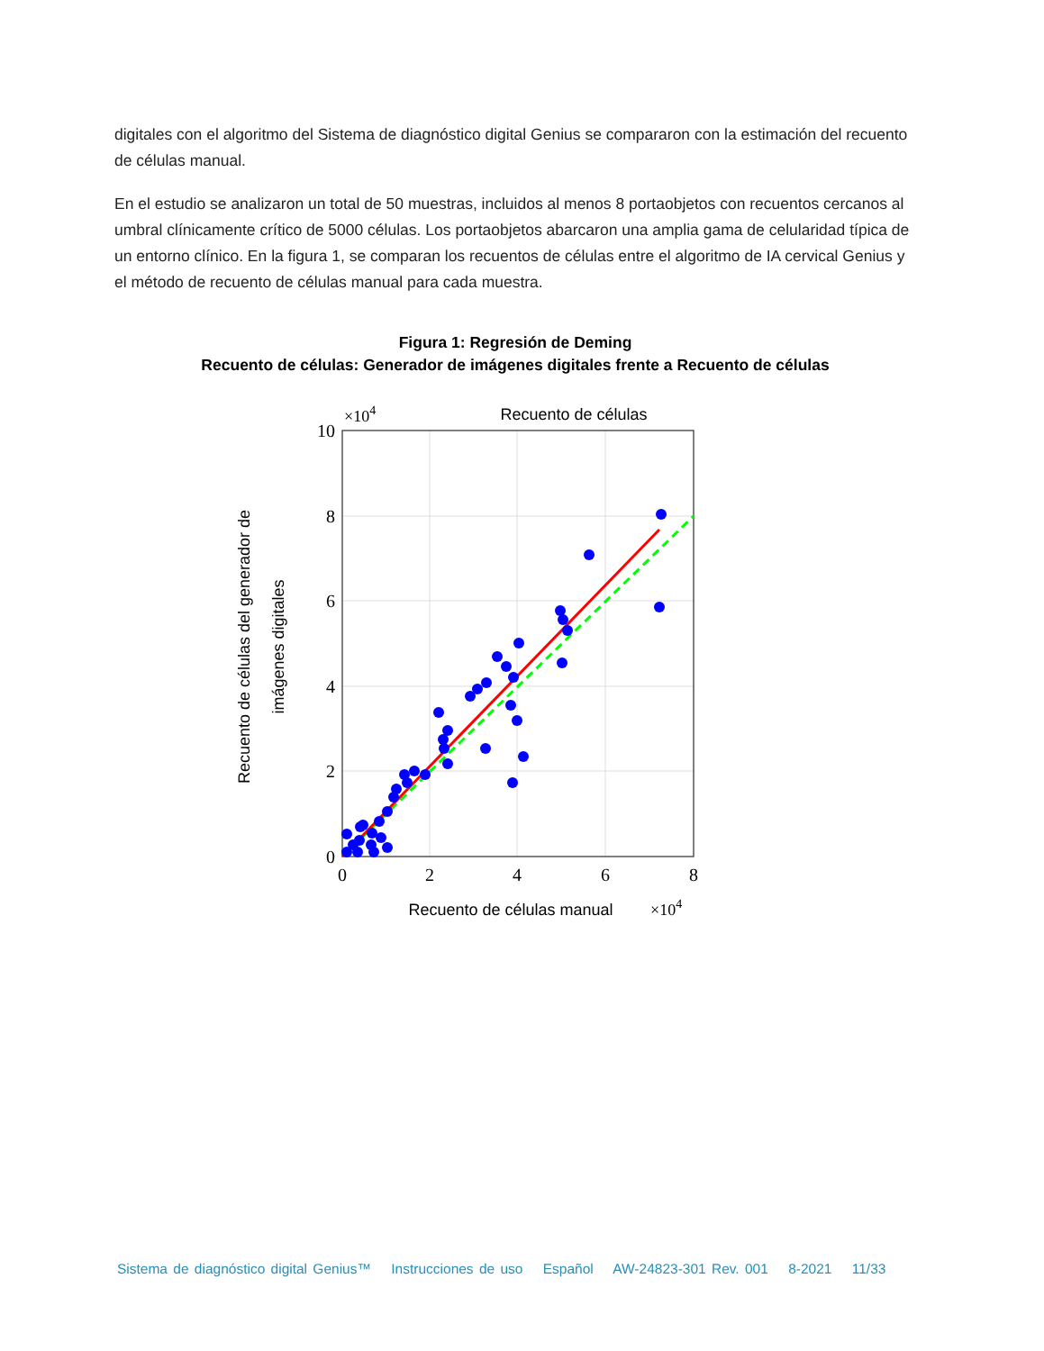digitales con el algoritmo del Sistema de diagnóstico digital Genius se compararon con la estimación del recuento de células manual.
En el estudio se analizaron un total de 50 muestras, incluidos al menos 8 portaobjetos con recuentos cercanos al umbral clínicamente crítico de 5000 células. Los portaobjetos abarcaron una amplia gama de celularidad típica de un entorno clínico. En la figura 1, se comparan los recuentos de células entre el algoritmo de IA cervical Genius y el método de recuento de células manual para cada muestra.
Figura 1: Regresión de Deming
Recuento de células: Generador de imágenes digitales frente a Recuento de células
Recuento de células
×104
10
8
6
4
2
0
0
2
4
6
8
Recuento de células manual
×104
Recuento de células del generador de
imágenes digitales
Sistema de diagnóstico digital Genius™ Instrucciones de uso Español AW-24823-301 Rev. 001 8-2021 11/33